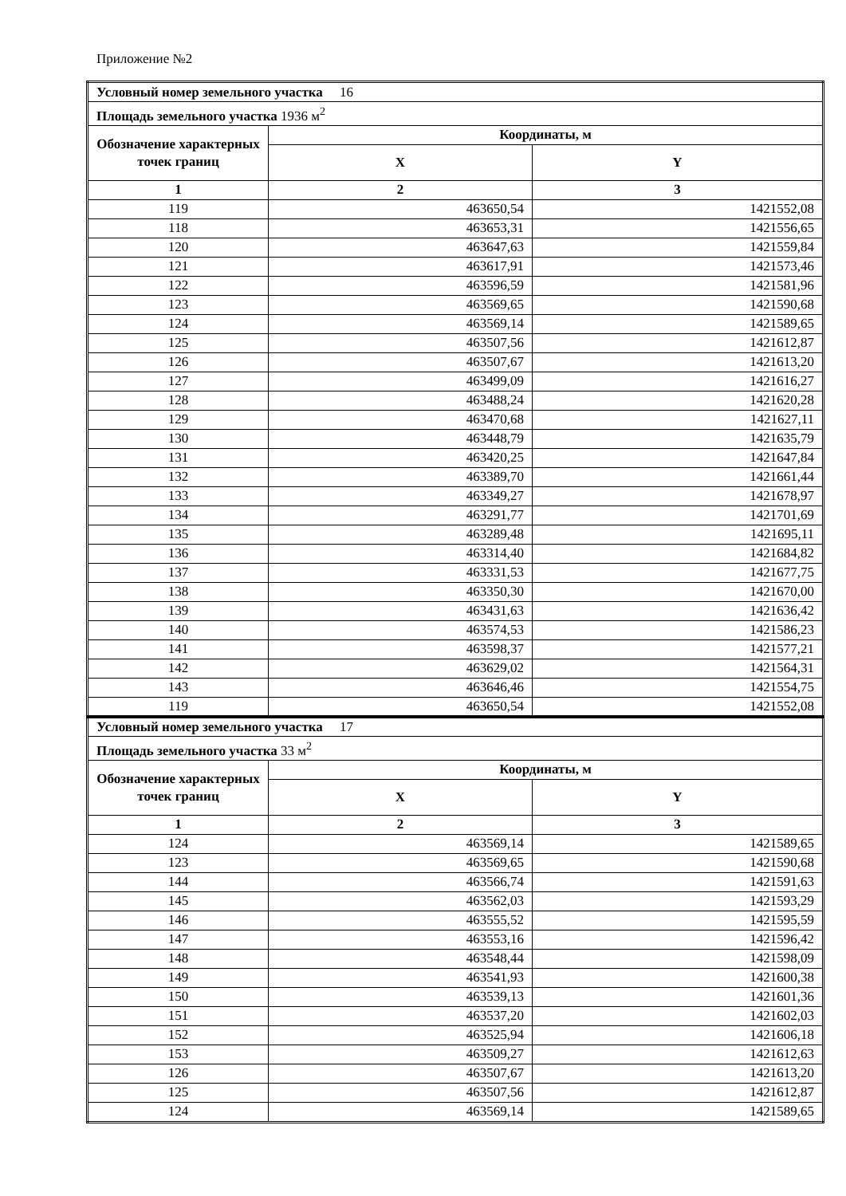Приложение №2
| Условный номер земельного участка 16 | | |
| Площадь земельного участка 1936 м<sup>2</sup> | | |
| Обозначение характерных точек границ | Координаты, м | |
| | X | Y |
| 1 | 2 | 3 |
| 119 | 463650,54 | 1421552,08 |
| 118 | 463653,31 | 1421556,65 |
| 120 | 463647,63 | 1421559,84 |
| 121 | 463617,91 | 1421573,46 |
| 122 | 463596,59 | 1421581,96 |
| 123 | 463569,65 | 1421590,68 |
| 124 | 463569,14 | 1421589,65 |
| 125 | 463507,56 | 1421612,87 |
| 126 | 463507,67 | 1421613,20 |
| 127 | 463499,09 | 1421616,27 |
| 128 | 463488,24 | 1421620,28 |
| 129 | 463470,68 | 1421627,11 |
| 130 | 463448,79 | 1421635,79 |
| 131 | 463420,25 | 1421647,84 |
| 132 | 463389,70 | 1421661,44 |
| 133 | 463349,27 | 1421678,97 |
| 134 | 463291,77 | 1421701,69 |
| 135 | 463289,48 | 1421695,11 |
| 136 | 463314,40 | 1421684,82 |
| 137 | 463331,53 | 1421677,75 |
| 138 | 463350,30 | 1421670,00 |
| 139 | 463431,63 | 1421636,42 |
| 140 | 463574,53 | 1421586,23 |
| 141 | 463598,37 | 1421577,21 |
| 142 | 463629,02 | 1421564,31 |
| 143 | 463646,46 | 1421554,75 |
| 119 | 463650,54 | 1421552,08 |
| Условный номер земельного участка 17 | | |
| Площадь земельного участка 33 м<sup>2</sup> | | |
| Обозначение характерных точек границ | Координаты, м | |
| | X | Y |
| 1 | 2 | 3 |
| 124 | 463569,14 | 1421589,65 |
| 123 | 463569,65 | 1421590,68 |
| 144 | 463566,74 | 1421591,63 |
| 145 | 463562,03 | 1421593,29 |
| 146 | 463555,52 | 1421595,59 |
| 147 | 463553,16 | 1421596,42 |
| 148 | 463548,44 | 1421598,09 |
| 149 | 463541,93 | 1421600,38 |
| 150 | 463539,13 | 1421601,36 |
| 151 | 463537,20 | 1421602,03 |
| 152 | 463525,94 | 1421606,18 |
| 153 | 463509,27 | 1421612,63 |
| 126 | 463507,67 | 1421613,20 |
| 125 | 463507,56 | 1421612,87 |
| 124 | 463569,14 | 1421589,65 |